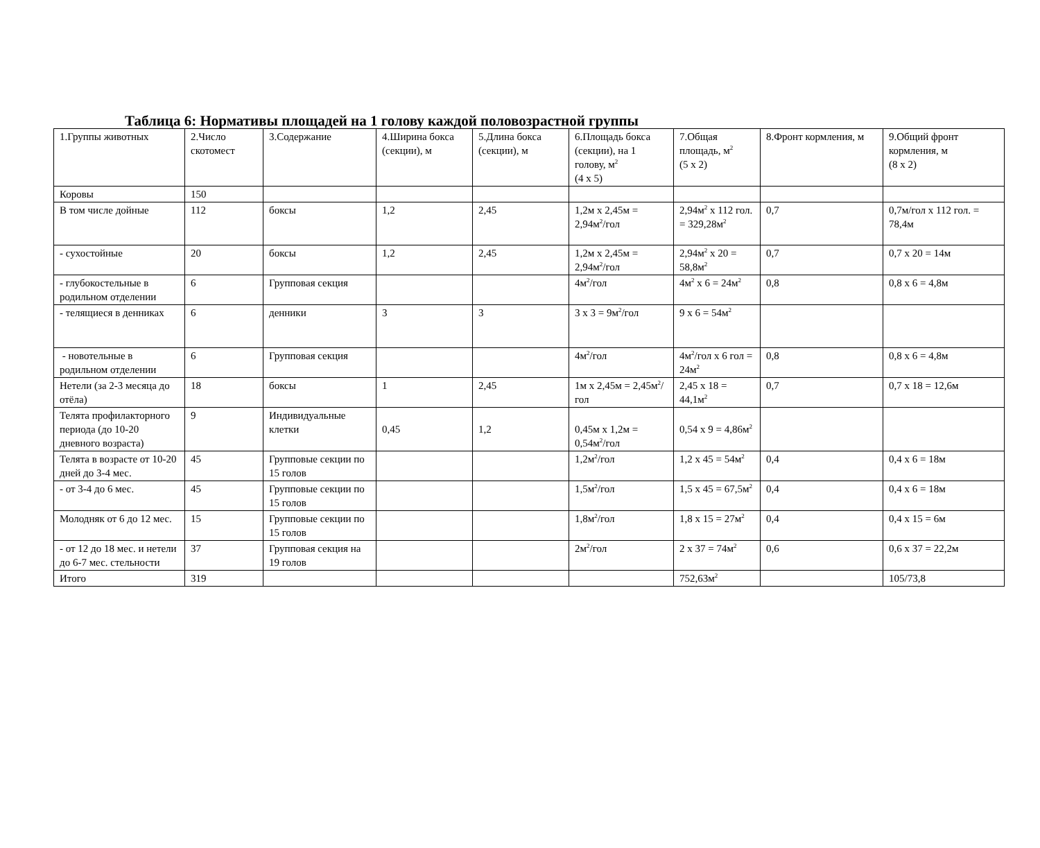Таблица 6: Нормативы площадей на 1 голову каждой половозрастной группы
| 1.Группы животных | 2.Число скотомест | 3.Содержание | 4.Ширина бокса (секции), м | 5.Длина бокса (секции), м | 6.Площадь бокса (секции), на 1 голову, м<sup>2</sup> (4 х 5) | 7.Общая площадь, м<sup>2</sup> (5 х 2) | 8.Фронт кормления, м | 9.Общий фронт кормления, м (8 х 2) |
| Коровы | 150 | | | | | | | |
| В том числе дойные | 112 | боксы | 1,2 | 2,45 | 1,2м х 2,45м = 2,94м<sup>2</sup>/гол | 2,94м<sup>2</sup> х 112 гол. = 329,28м<sup>2</sup> | 0,7 | 0,7м/гол х 112 гол. = 78,4м |
| - сухостойные | 20 | боксы | 1,2 | 2,45 | 1,2м х 2,45м = 2,94м<sup>2</sup>/гол | 2,94м<sup>2</sup> х 20 = 58,8м<sup>2</sup> | 0,7 | 0,7 х 20 = 14м |
| - глубокостельные в родильном отделении | 6 | Групповая секция | | | 4м<sup>2</sup>/гол | 4м<sup>2</sup> х 6 = 24м<sup>2</sup> | 0,8 | 0,8 х 6 = 4,8м |
| - телящиеся в денниках | 6 | денники | 3 | 3 | 3 х 3 = 9м<sup>2</sup>/гол | 9 х 6 = 54м<sup>2</sup> | | |
| - новотельные в родильном отделении | 6 | Групповая секция | | | 4м<sup>2</sup>/гол | 4м<sup>2</sup>/гол х 6 гол = 24м<sup>2</sup> | 0,8 | 0,8 х 6 = 4,8м |
| Нетели (за 2-3 месяца до отёла) | 18 | боксы | 1 | 2,45 | 1м х 2,45м = 2,45м<sup>2</sup>/гол | 2,45 х 18 = 44,1м<sup>2</sup> | 0,7 | 0,7 х 18 = 12,6м |
| Телята профилакторного периода (до 10-20 дневного возраста) | 9 | Индивидуальные клетки | 0,45 | 1,2 | 0,45м х 1,2м = 0,54м<sup>2</sup>/гол | 0,54 х 9 = 4,86м<sup>2</sup> | | |
| Телята в возрасте от 10-20 дней до 3-4 мес. | 45 | Групповые секции по 15 голов | | | 1,2м<sup>2</sup>/гол | 1,2 х 45 = 54м<sup>2</sup> | 0,4 | 0,4 х 6 = 18м |
| - от 3-4 до 6 мес. | 45 | Групповые секции по 15 голов | | | 1,5м<sup>2</sup>/гол | 1,5 х 45 = 67,5м<sup>2</sup> | 0,4 | 0,4 х 6 = 18м |
| Молодняк от 6 до 12 мес. | 15 | Групповые секции по 15 голов | | | 1,8м<sup>2</sup>/гол | 1,8 х 15 = 27м<sup>2</sup> | 0,4 | 0,4 х 15 = 6м |
| - от 12 до 18 мес. и нетели до 6-7 мес. стельности | 37 | Групповая секция на 19 голов | | | 2м<sup>2</sup>/гол | 2 х 37 = 74м<sup>2</sup> | 0,6 | 0,6 х 37 = 22,2м |
| Итого | 319 | | | | | 752,63м<sup>2</sup> | | 105/73,8 |